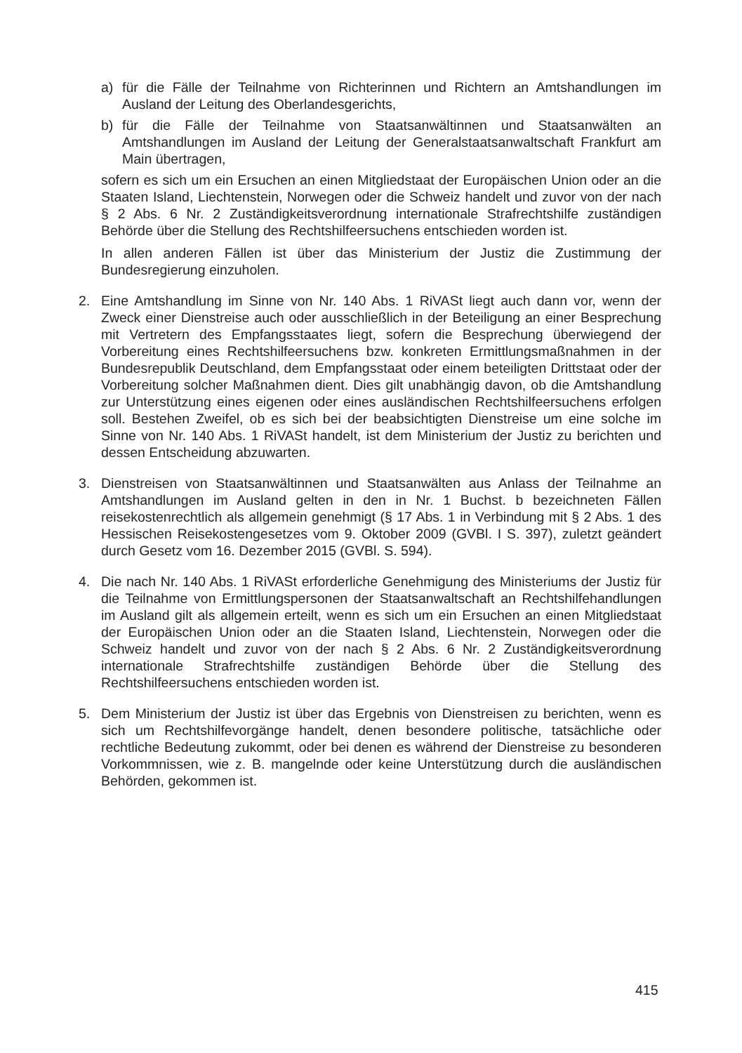a) für die Fälle der Teilnahme von Richterinnen und Richtern an Amtshandlungen im Ausland der Leitung des Oberlandesgerichts,
b) für die Fälle der Teilnahme von Staatsanwältinnen und Staatsanwälten an Amtshandlungen im Ausland der Leitung der Generalstaatsanwaltschaft Frankfurt am Main übertragen,
sofern es sich um ein Ersuchen an einen Mitgliedstaat der Europäischen Union oder an die Staaten Island, Liechtenstein, Norwegen oder die Schweiz handelt und zuvor von der nach § 2 Abs. 6 Nr. 2 Zuständigkeitsverordnung internationale Strafrechtshilfe zuständigen Behörde über die Stellung des Rechtshilfeersuchens entschieden worden ist.
In allen anderen Fällen ist über das Ministerium der Justiz die Zustimmung der Bundesregierung einzuholen.
2. Eine Amtshandlung im Sinne von Nr. 140 Abs. 1 RiVASt liegt auch dann vor, wenn der Zweck einer Dienstreise auch oder ausschließlich in der Beteiligung an einer Besprechung mit Vertretern des Empfangsstaates liegt, sofern die Besprechung überwiegend der Vorbereitung eines Rechtshilfeersuchens bzw. konkreten Ermittlungsmaßnahmen in der Bundesrepublik Deutschland, dem Empfangsstaat oder einem beteiligten Drittstaat oder der Vorbereitung solcher Maßnahmen dient. Dies gilt unabhängig davon, ob die Amtshandlung zur Unterstützung eines eigenen oder eines ausländischen Rechtshilfeersuchens erfolgen soll. Bestehen Zweifel, ob es sich bei der beabsichtigten Dienstreise um eine solche im Sinne von Nr. 140 Abs. 1 RiVASt handelt, ist dem Ministerium der Justiz zu berichten und dessen Entscheidung abzuwarten.
3. Dienstreisen von Staatsanwältinnen und Staatsanwälten aus Anlass der Teilnahme an Amtshandlungen im Ausland gelten in den in Nr. 1 Buchst. b bezeichneten Fällen reisekostenrechtlich als allgemein genehmigt (§ 17 Abs. 1 in Verbindung mit § 2 Abs. 1 des Hessischen Reisekostengesetzes vom 9. Oktober 2009 (GVBl. I S. 397), zuletzt geändert durch Gesetz vom 16. Dezember 2015 (GVBl. S. 594).
4. Die nach Nr. 140 Abs. 1 RiVASt erforderliche Genehmigung des Ministeriums der Justiz für die Teilnahme von Ermittlungspersonen der Staatsanwaltschaft an Rechtshilfehandlungen im Ausland gilt als allgemein erteilt, wenn es sich um ein Ersuchen an einen Mitgliedstaat der Europäischen Union oder an die Staaten Island, Liechtenstein, Norwegen oder die Schweiz handelt und zuvor von der nach § 2 Abs. 6 Nr. 2 Zuständigkeitsverordnung internationale Strafrechtshilfe zuständigen Behörde über die Stellung des Rechtshilfeersuchens entschieden worden ist.
5. Dem Ministerium der Justiz ist über das Ergebnis von Dienstreisen zu berichten, wenn es sich um Rechtshilfevorgänge handelt, denen besondere politische, tatsächliche oder rechtliche Bedeutung zukommt, oder bei denen es während der Dienstreise zu besonderen Vorkommnissen, wie z. B. mangelnde oder keine Unterstützung durch die ausländischen Behörden, gekommen ist.
415